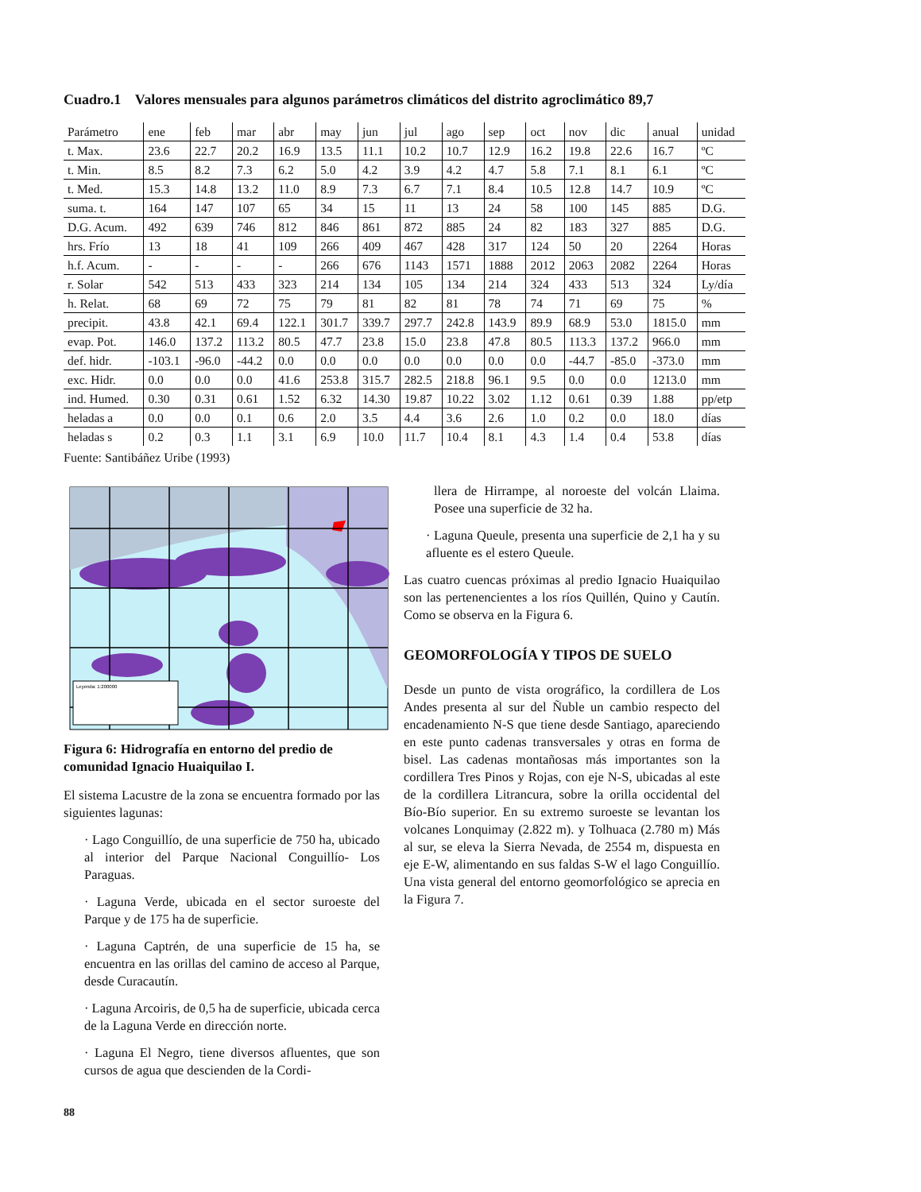Cuadro.1 Valores mensuales para algunos parámetros climáticos del distrito agroclimático 89,7
| Parámetro | ene | feb | mar | abr | may | jun | jul | ago | sep | oct | nov | dic | anual | unidad |
| --- | --- | --- | --- | --- | --- | --- | --- | --- | --- | --- | --- | --- | --- | --- |
| t. Max. | 23.6 | 22.7 | 20.2 | 16.9 | 13.5 | 11.1 | 10.2 | 10.7 | 12.9 | 16.2 | 19.8 | 22.6 | 16.7 | ºC |
| t. Min. | 8.5 | 8.2 | 7.3 | 6.2 | 5.0 | 4.2 | 3.9 | 4.2 | 4.7 | 5.8 | 7.1 | 8.1 | 6.1 | ºC |
| t. Med. | 15.3 | 14.8 | 13.2 | 11.0 | 8.9 | 7.3 | 6.7 | 7.1 | 8.4 | 10.5 | 12.8 | 14.7 | 10.9 | ºC |
| suma. t. | 164 | 147 | 107 | 65 | 34 | 15 | 11 | 13 | 24 | 58 | 100 | 145 | 885 | D.G. |
| D.G. Acum. | 492 | 639 | 746 | 812 | 846 | 861 | 872 | 885 | 24 | 82 | 183 | 327 | 885 | D.G. |
| hrs. Frío | 13 | 18 | 41 | 109 | 266 | 409 | 467 | 428 | 317 | 124 | 50 | 20 | 2264 | Horas |
| h.f. Acum. | - | - | - | - | 266 | 676 | 1143 | 1571 | 1888 | 2012 | 2063 | 2082 | 2264 | Horas |
| r. Solar | 542 | 513 | 433 | 323 | 214 | 134 | 105 | 134 | 214 | 324 | 433 | 513 | 324 | Ly/día |
| h. Relat. | 68 | 69 | 72 | 75 | 79 | 81 | 82 | 81 | 78 | 74 | 71 | 69 | 75 | % |
| precipit. | 43.8 | 42.1 | 69.4 | 122.1 | 301.7 | 339.7 | 297.7 | 242.8 | 143.9 | 89.9 | 68.9 | 53.0 | 1815.0 | mm |
| evap. Pot. | 146.0 | 137.2 | 113.2 | 80.5 | 47.7 | 23.8 | 15.0 | 23.8 | 47.8 | 80.5 | 113.3 | 137.2 | 966.0 | mm |
| def. hidr. | -103.1 | -96.0 | -44.2 | 0.0 | 0.0 | 0.0 | 0.0 | 0.0 | 0.0 | 0.0 | -44.7 | -85.0 | -373.0 | mm |
| exc. Hidr. | 0.0 | 0.0 | 0.0 | 41.6 | 253.8 | 315.7 | 282.5 | 218.8 | 96.1 | 9.5 | 0.0 | 0.0 | 1213.0 | mm |
| ind. Humed. | 0.30 | 0.31 | 0.61 | 1.52 | 6.32 | 14.30 | 19.87 | 10.22 | 3.02 | 1.12 | 0.61 | 0.39 | 1.88 | pp/etp |
| heladas a | 0.0 | 0.0 | 0.1 | 0.6 | 2.0 | 3.5 | 4.4 | 3.6 | 2.6 | 1.0 | 0.2 | 0.0 | 18.0 | días |
| heladas s | 0.2 | 0.3 | 1.1 | 3.1 | 6.9 | 10.0 | 11.7 | 10.4 | 8.1 | 4.3 | 1.4 | 0.4 | 53.8 | días |
Fuente: Santibáñez Uribe (1993)
Leyenda: 1:200000
Figura 6: Hidrografía en entorno del predio de comunidad Ignacio Huaiquilao I.
El sistema Lacustre de la zona se encuentra formado por las siguientes lagunas:
· Lago Conguillío, de una superficie de 750 ha, ubicado al interior del Parque Nacional Conguillío- Los Paraguas.
· Laguna Verde, ubicada en el sector suroeste del Parque y de 175 ha de superficie.
· Laguna Captrén, de una superficie de 15 ha, se encuentra en las orillas del camino de acceso al Parque, desde Curacautín.
· Laguna Arcoiris, de 0,5 ha de superficie, ubicada cerca de la Laguna Verde en dirección norte.
· Laguna El Negro, tiene diversos afluentes, que son cursos de agua que descienden de la Cordi-
llera de Hirrampe, al noroeste del volcán Llaima. Posee una superficie de 32 ha.
· Laguna Queule, presenta una superficie de 2,1 ha y su afluente es el estero Queule.
Las cuatro cuencas próximas al predio Ignacio Huaiquilao son las pertenencientes a los ríos Quillén, Quino y Cautín. Como se observa en la Figura 6.
GEOMORFOLOGÍA Y TIPOS DE SUELO
Desde un punto de vista orográfico, la cordillera de Los Andes presenta al sur del Ñuble un cambio respecto del encadenamiento N-S que tiene desde Santiago, apareciendo en este punto cadenas transversales y otras en forma de bisel. Las cadenas montañosas más importantes son la cordillera Tres Pinos y Rojas, con eje N-S, ubicadas al este de la cordillera Litrancura, sobre la orilla occidental del Bío-Bío superior. En su extremo suroeste se levantan los volcanes Lonquimay (2.822 m). y Tolhuaca (2.780 m) Más al sur, se eleva la Sierra Nevada, de 2554 m, dispuesta en eje E-W, alimentando en sus faldas S-W el lago Conguillío. Una vista general del entorno geomorfológico se aprecia en la Figura 7.
88